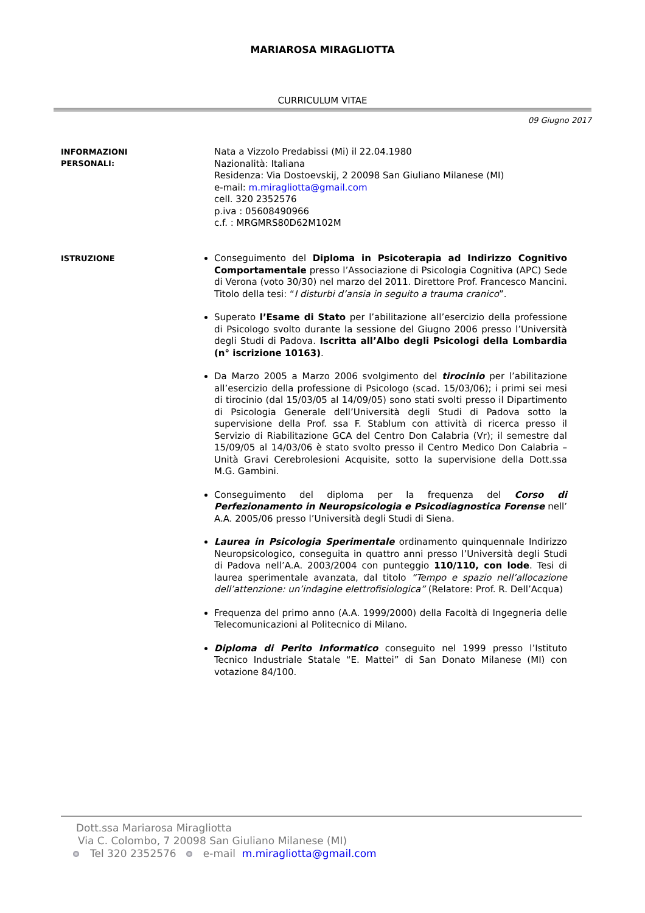MARIAROSA MIRAGLIOTTA
CURRICULUM VITAE
09 Giugno 2017
INFORMAZIONI
PERSONALI:
Nata a Vizzolo Predabissi (Mi) il 22.04.1980
Nazionalità: Italiana
Residenza: Via Dostoevskij, 2 20098 San Giuliano Milanese (MI)
e-mail: m.miragliotta@gmail.com
cell. 320 2352576
p.iva : 05608490966
c.f. : MRGMRS80D62M102M
ISTRUZIONE
Conseguimento del Diploma in Psicoterapia ad Indirizzo Cognitivo Comportamentale presso l’Associazione di Psicologia Cognitiva (APC) Sede di Verona (voto 30/30) nel marzo del 2011. Direttore Prof. Francesco Mancini. Titolo della tesi: “I disturbi d’ansia in seguito a trauma cranico”.
Superato l’Esame di Stato per l’abilitazione all’esercizio della professione di Psicologo svolto durante la sessione del Giugno 2006 presso l’Università degli Studi di Padova. Iscritta all’Albo degli Psicologi della Lombardia (n° iscrizione 10163).
Da Marzo 2005 a Marzo 2006 svolgimento del tirocinio per l’abilitazione all’esercizio della professione di Psicologo (scad. 15/03/06); i primi sei mesi di tirocinio (dal 15/03/05 al 14/09/05) sono stati svolti presso il Dipartimento di Psicologia Generale dell’Università degli Studi di Padova sotto la supervisione della Prof. ssa F. Stablum con attività di ricerca presso il Servizio di Riabilitazione GCA del Centro Don Calabria (Vr); il semestre dal 15/09/05 al 14/03/06 è stato svolto presso il Centro Medico Don Calabria – Unità Gravi Cerebrolesioni Acquisite, sotto la supervisione della Dott.ssa M.G. Gambini.
Conseguimento del diploma per la frequenza del Corso di Perfezionamento in Neuropsicologia e Psicodiagnostica Forense nell’ A.A. 2005/06 presso l’Università degli Studi di Siena.
Laurea in Psicologia Sperimentale ordinamento quinquennale Indirizzo Neuropsicologico, conseguita in quattro anni presso l’Università degli Studi di Padova nell’A.A. 2003/2004 con punteggio 110/110, con lode. Tesi di laurea sperimentale avanzata, dal titolo “Tempo e spazio nell’allocazione dell’attenzione: un’indagine elettrofisiologica” (Relatore: Prof. R. Dell’Acqua)
Frequenza del primo anno (A.A. 1999/2000) della Facoltà di Ingegneria delle Telecomunicazioni al Politecnico di Milano.
Diploma di Perito Informatico conseguito nel 1999 presso l’Istituto Tecnico Industriale Statale “E. Mattei” di San Donato Milanese (MI) con votazione 84/100.
Dott.ssa Mariarosa Miragliotta
Via C. Colombo, 7 20098 San Giuliano Milanese (MI)
Tel 320 2352576 e-mail m.miragliotta@gmail.com